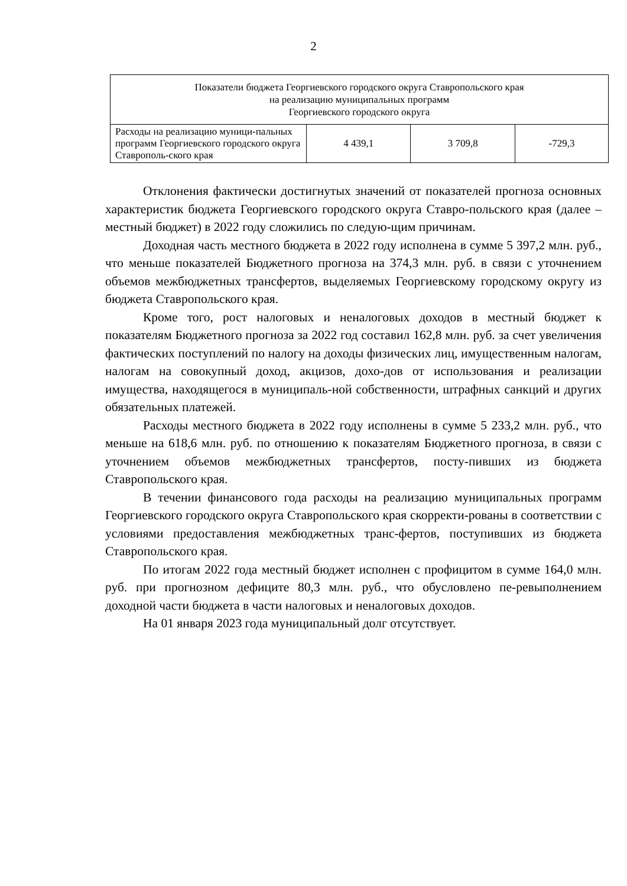2
| Показатели бюджета Георгиевского городского округа Ставропольского края на реализацию муниципальных программ Георгиевского городского округа | | | |
| --- | --- | --- | --- |
| Расходы на реализацию муници-пальных программ Георгиевского городского округа Ставрополь-ского края | 4 439,1 | 3 709,8 | -729,3 |
Отклонения фактически достигнутых значений от показателей прогноза основных характеристик бюджета Георгиевского городского округа Ставро-польского края (далее – местный бюджет) в 2022 году сложились по следую-щим причинам.
Доходная часть местного бюджета в 2022 году исполнена в сумме 5 397,2 млн. руб., что меньше показателей Бюджетного прогноза на 374,3 млн. руб. в связи с уточнением объемов межбюджетных трансфертов, выделяемых Георгиевскому городскому округу из бюджета Ставропольского края.
Кроме того, рост налоговых и неналоговых доходов в местный бюджет к показателям Бюджетного прогноза за 2022 год составил 162,8 млн. руб. за счет увеличения фактических поступлений по налогу на доходы физических лиц, имущественным налогам, налогам на совокупный доход, акцизов, дохо-дов от использования и реализации имущества, находящегося в муниципаль-ной собственности, штрафных санкций и других обязательных платежей.
Расходы местного бюджета в 2022 году исполнены в сумме 5 233,2 млн. руб., что меньше на 618,6 млн. руб. по отношению к показателям Бюджетного прогноза, в связи с уточнением объемов межбюджетных трансфертов, посту-пивших из бюджета Ставропольского края.
В течении финансового года расходы на реализацию муниципальных программ Георгиевского городского округа Ставропольского края скорректи-рованы в соответствии с условиями предоставления межбюджетных транс-фертов, поступивших из бюджета Ставропольского края.
По итогам 2022 года местный бюджет исполнен с профицитом в сумме 164,0 млн. руб. при прогнозном дефиците 80,3 млн. руб., что обусловлено пе-ревыполнением доходной части бюджета в части налоговых и неналоговых доходов.
На 01 января 2023 года муниципальный долг отсутствует.